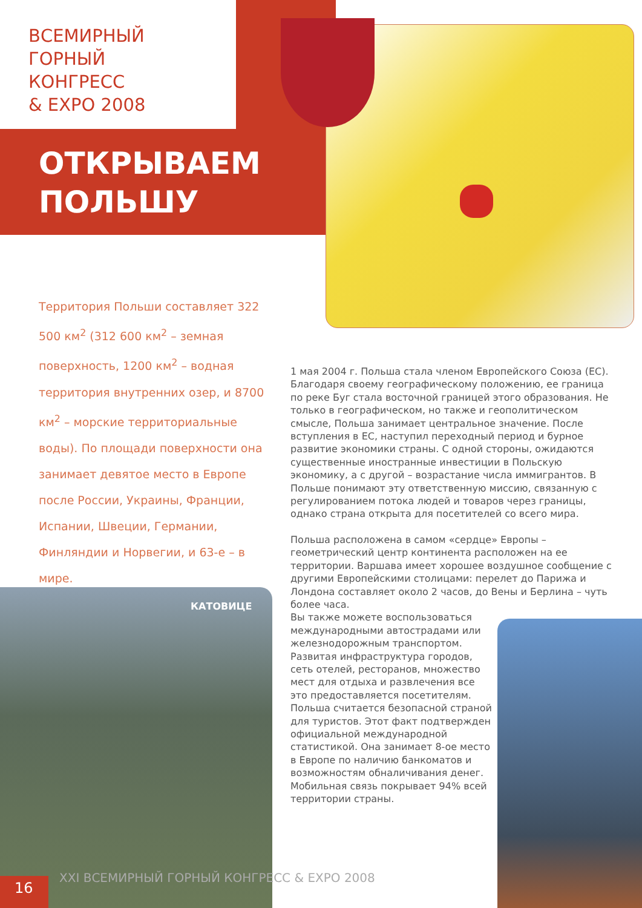ВСЕМИРНЫЙ
ГОРНЫЙ
КОНГРЕСС
& EXPO 2008
ОТКРЫВАЕМ
ПОЛЬШУ
Территория Польши составляет 322 500 км<sup>2</sup> (312 600 км<sup>2</sup> – земная поверхность, 1200 км<sup>2</sup> – водная территория внутренних озер, и 8700 км<sup>2</sup> – морские территориальные воды). По площади поверхности она занимает девятое место в Европе после России, Украины, Франции, Испании, Швеции, Германии, Финляндии и Норвегии, и 63-е – в мире.
1 мая 2004 г. Польша стала членом Европейского Союза (ЕС). Благодаря своему географическому положению, ее граница по реке Буг стала восточной границей этого образования. Не только в географическом, но также и геополитическом смысле, Польша занимает центральное значение. После вступления в ЕС, наступил переходный период и бурное развитие экономики страны. С одной стороны, ожидаются существенные иностранные инвестиции в Польскую экономику, а с другой – возрастание числа иммигрантов. В Польше понимают эту ответственную миссию, связанную с регулированием потока людей и товаров через границы, однако страна открыта для посетителей со всего мира.
Польша расположена в самом «сердце» Европы – геометрический центр континента расположен на ее территории. Варшава имеет хорошее воздушное сообщение с другими Европейскими столицами: перелет до Парижа и Лондона составляет около 2 часов, до Вены и Берлина – чуть более часа.
Вы также можете воспользоваться
международными автострадами или
железнодорожным транспортом.
Развитая инфраструктура городов,
сеть отелей, ресторанов, множество
мест для отдыха и развлечения все
это предоставляется посетителям.
Польша считается безопасной страной
для туристов. Этот факт подтвержден
официальной международной
статистикой. Она занимает 8-ое место
в Европе по наличию банкоматов и
возможностям обналичивания денег.
Мобильная связь покрывает 94% всей
территории страны.
КАТОВИЦЕ
16
XXI ВСЕМИРНЫЙ ГОРНЫЙ КОНГРЕСС & EXPO 2008